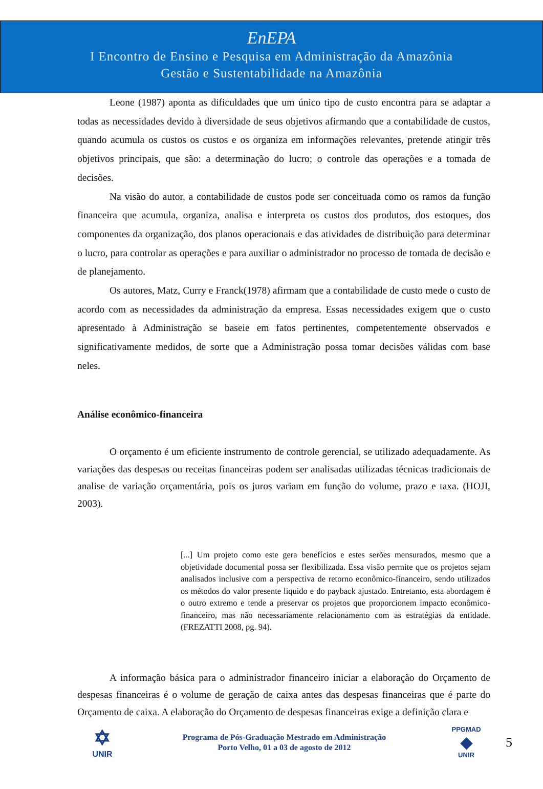EnEPA
I Encontro de Ensino e Pesquisa em Administração da Amazônia
Gestão e Sustentabilidade na Amazônia
Leone (1987) aponta as dificuldades que um único tipo de custo encontra para se adaptar a todas as necessidades devido à diversidade de seus objetivos afirmando que a contabilidade de custos, quando acumula os custos os custos e os organiza em informações relevantes, pretende atingir três objetivos principais, que são: a determinação do lucro; o controle das operações e a tomada de decisões.
Na visão do autor, a contabilidade de custos pode ser conceituada como os ramos da função financeira que acumula, organiza, analisa e interpreta os custos dos produtos, dos estoques, dos componentes da organização, dos planos operacionais e das atividades de distribuição para determinar o lucro, para controlar as operações e para auxiliar o administrador no processo de tomada de decisão e de planejamento.
Os autores, Matz, Curry e Franck(1978) afirmam que a contabilidade de custo mede o custo de acordo com as necessidades da administração da empresa. Essas necessidades exigem que o custo apresentado à Administração se baseie em fatos pertinentes, competentemente observados e significativamente medidos, de sorte que a Administração possa tomar decisões válidas com base neles.
Análise econômico-financeira
O orçamento é um eficiente instrumento de controle gerencial, se utilizado adequadamente. As variações das despesas ou receitas financeiras podem ser analisadas utilizadas técnicas tradicionais de analise de variação orçamentária, pois os juros variam em função do volume, prazo e taxa. (HOJI, 2003).
[...] Um projeto como este gera benefícios e estes serões mensurados, mesmo que a objetividade documental possa ser flexibilizada. Essa visão permite que os projetos sejam analisados inclusive com a perspectiva de retorno econômico-financeiro, sendo utilizados os métodos do valor presente liquido e do payback ajustado. Entretanto, esta abordagem é o outro extremo e tende a preservar os projetos que proporcionem impacto econômico-financeiro, mas não necessariamente relacionamento com as estratégias da entidade. (FREZATTI 2008, pg. 94).
A informação básica para o administrador financeiro iniciar a elaboração do Orçamento de despesas financeiras é o volume de geração de caixa antes das despesas financeiras que é parte do Orçamento de caixa. A elaboração do Orçamento de despesas financeiras exige a definição clara e
✡
UNIR
Programa de Pós-Graduação Mestrado em Administração
Porto Velho, 01 a 03 de agosto de 2012
PPGMAD
◆
UNIR
5